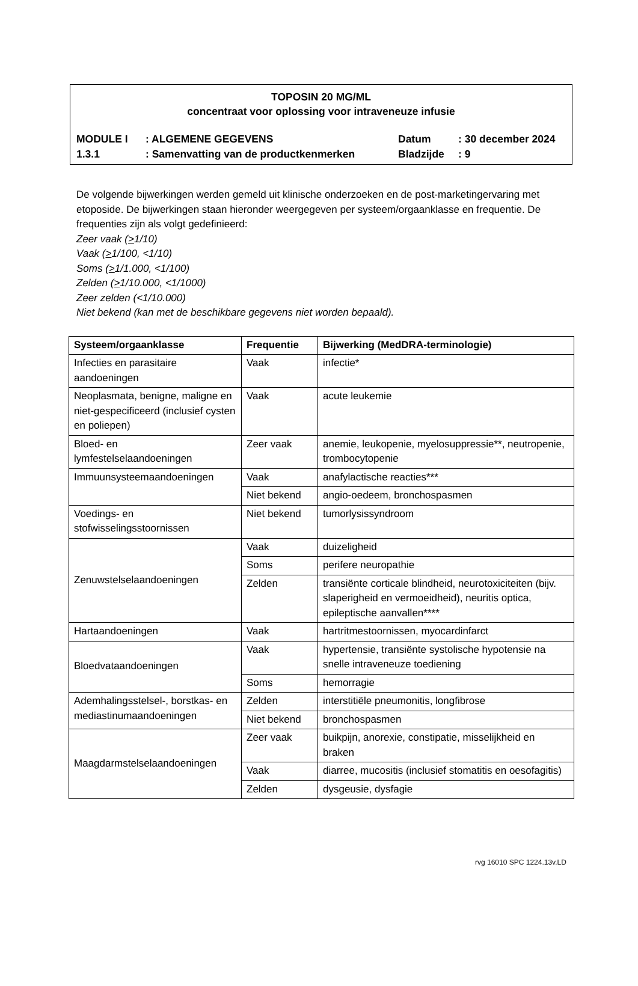TOPOSIN 20 MG/ML
concentraat voor oplossing voor intraveneuze infusie
| MODULE I | : ALGEMENE GEGEVENS | Datum | : 30 december 2024 |
| 1.3.1 | : Samenvatting van de productkenmerken | Bladzijde | : 9 |
De volgende bijwerkingen werden gemeld uit klinische onderzoeken en de post-marketingervaring met etoposide. De bijwerkingen staan hieronder weergegeven per systeem/orgaanklasse en frequentie. De frequenties zijn als volgt gedefinieerd:
Zeer vaak (>1/10)
Vaak (>1/100, <1/10)
Soms (>1/1.000, <1/100)
Zelden (>1/10.000, <1/1000)
Zeer zelden (<1/10.000)
Niet bekend (kan met de beschikbare gegevens niet worden bepaald).
| Systeem/orgaanklasse | Frequentie | Bijwerking (MedDRA-terminologie) |
| --- | --- | --- |
| Infecties en parasitaire aandoeningen | Vaak | infectie* |
| Neoplasmata, benigne, maligne en niet-gespecificeerd (inclusief cysten en poliepen) | Vaak | acute leukemie |
| Bloed- en lymfestelselaandoeningen | Zeer vaak | anemie, leukopenie, myelosuppressie**, neutropenie, trombocytopenie |
| Immuunsysteemaandoeningen | Vaak | anafylactische reacties*** |
| | Niet bekend | angio-oedeem, bronchospasmen |
| Voedings- en stofwisselingsstoornissen | Niet bekend | tumorlysissyndroom |
| Zenuwstelselaandoeningen | Vaak | duizeligheid |
| | Soms | perifere neuropathie |
| | Zelden | transiënte corticale blindheid, neurotoxiciteiten (bijv. slaperigheid en vermoeidheid), neuritis optica, epileptische aanvallen**** |
| Hartaandoeningen | Vaak | hartritmestoornissen, myocardinfarct |
| Bloedvataandoeningen | Vaak | hypertensie, transiënte systolische hypotensie na snelle intraveneuze toediening |
| | Soms | hemorragie |
| Ademhalingsstelsel-, borstkas- en mediastinumaandoeningen | Zelden | interstitiële pneumonitis, longfibrose |
| | Niet bekend | bronchospasmen |
| Maagdarmstelselaandoeningen | Zeer vaak | buikpijn, anorexie, constipatie, misselijkheid en braken |
| | Vaak | diarree, mucositis (inclusief stomatitis en oesofagitis) |
| | Zelden | dysgeusie, dysfagie |
rvg 16010 SPC 1224.13v.LD